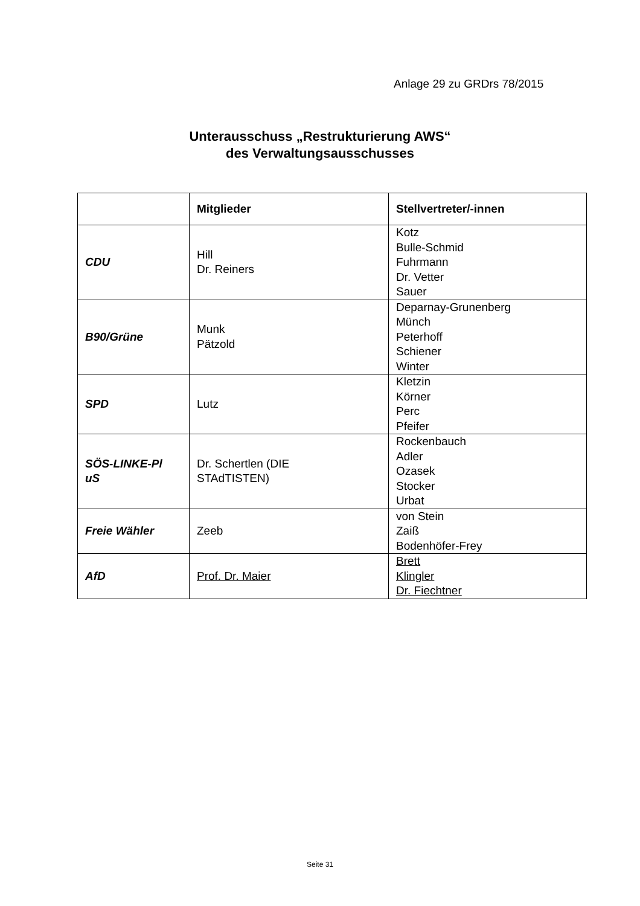Anlage 29 zu GRDrs 78/2015
Unterausschuss „Restrukturierung AWS“
des Verwaltungsausschusses
| | Mitglieder | Stellvertreter/-innen |
| --- | --- | --- |
| CDU | Hill Dr. Reiners | Kotz Bulle-Schmid Fuhrmann Dr. Vetter Sauer |
| B90/Grüne | Munk Pätzold | Deparnay-Grunenberg Münch Peterhoff Schiener Winter |
| SPD | Lutz | Kletzin Körner Perc Pfeifer |
| SÖS-LINKE-Pl uS | Dr. Schertlen (DIE STAdTISTEN) | Rockenbauch Adler Ozasek Stocker Urbat |
| Freie Wähler | Zeeb | von Stein Zaiß Bodenhöfer-Frey |
| AfD | Prof. Dr. Maier | Brett Klingler Dr. Fiechtner |
Seite 31